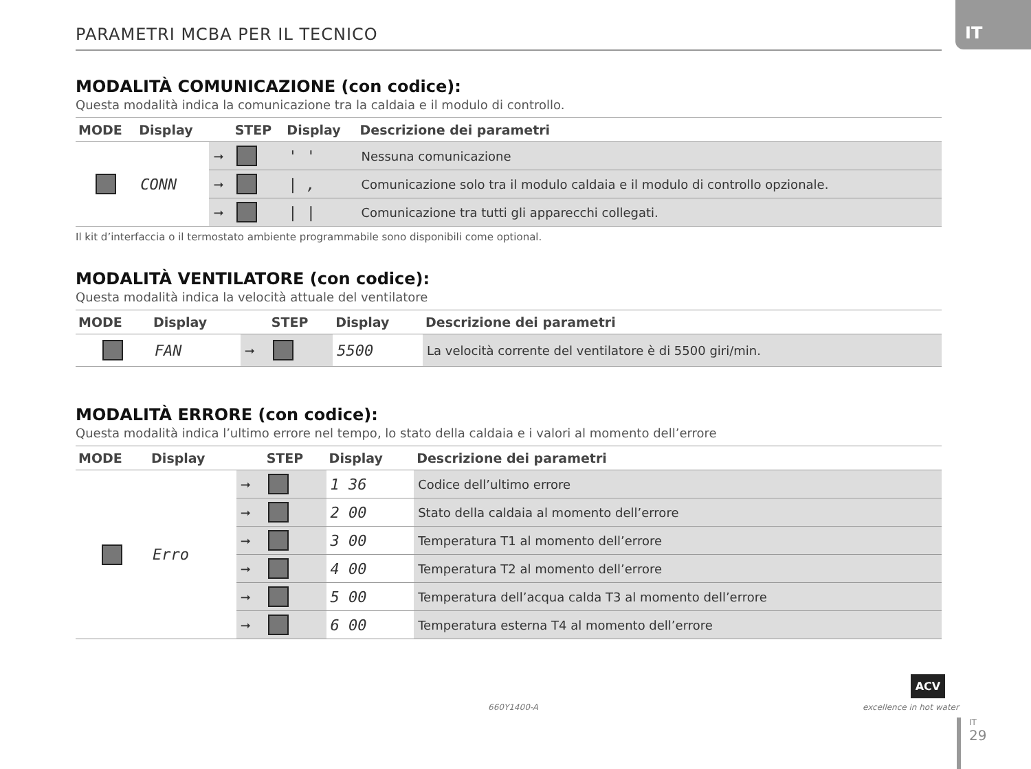IT
PARAMETRI MCBA PER IL TECNICO
MODALITÀ COMUNICAZIONE (con codice):
Questa modalità indica la comunicazione tra la caldaia e il modulo di controllo.
| MODE | Display | | STEP | Display | Descrizione dei parametri |
| --- | --- | --- | --- | --- | --- |
| | CONN | ➞ | | ' ' | Nessuna comunicazione |
| | | ➞ | | / , | Comunicazione solo tra il modulo caldaia e il modulo di controllo opzionale. |
| | | ➞ | | / / | Comunicazione tra tutti gli apparecchi collegati. |
Il kit d’interfaccia o il termostato ambiente programmabile sono disponibili come optional.
MODALITÀ VENTILATORE (con codice):
Questa modalità indica la velocità attuale del ventilatore
| MODE | Display | | STEP | Display | Descrizione dei parametri |
| --- | --- | --- | --- | --- | --- |
| | FAN | ➞ | | 5500 | La velocità corrente del ventilatore è di 5500 giri/min. |
MODALITÀ ERRORE (con codice):
Questa modalità indica l’ultimo errore nel tempo, lo stato della caldaia e i valori al momento dell’errore
| MODE | Display | | STEP | Display | Descrizione dei parametri |
| --- | --- | --- | --- | --- | --- |
| | Erro | ➞ | | 1 36 | Codice dell’ultimo errore |
| | | ➞ | | 2 00 | Stato della caldaia al momento dell’errore |
| | | ➞ | | 3 00 | Temperatura T1 al momento dell’errore |
| | | ➞ | | 4 00 | Temperatura T2 al momento dell’errore |
| | | ➞ | | 5 00 | Temperatura dell’acqua calda T3 al momento dell’errore |
| | | ➞ | | 6 00 | Temperatura esterna T4 al momento dell’errore |
660Y1400-A
ACV
excellence in hot water
IT
29